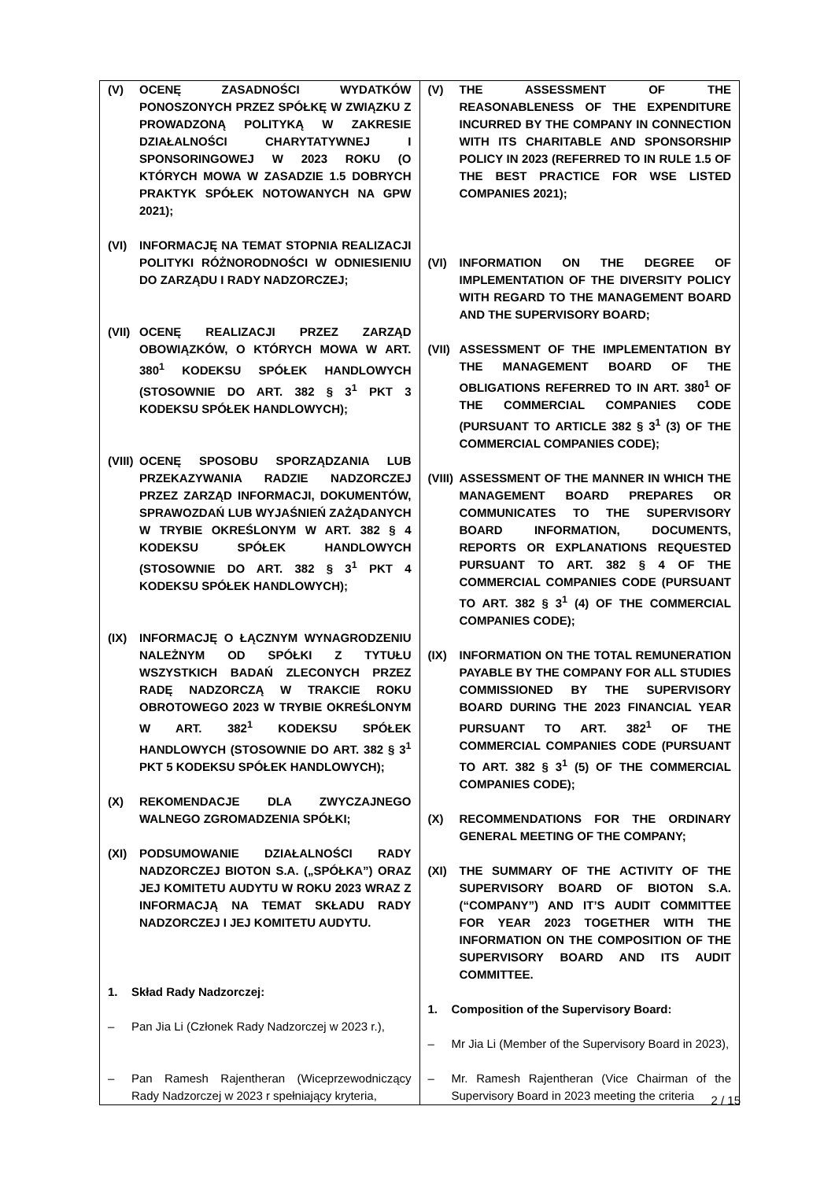| (V) OCENĘ ZASADNOŚCI WYDATKÓW PONOSZONYCH PRZEZ SPÓŁKĘ W ZWIĄZKU Z PROWADZONĄ POLITYKĄ W ZAKRESIE DZIAŁALNOŚCI CHARYTATYWNEJ I SPONSORINGOWEJ W 2023 ROKU (O KTÓRYCH MOWA W ZASADZIE 1.5 DOBRYCH PRAKTYK SPÓŁEK NOTOWANYCH NA GPW 2021); (VI) INFORMACJĘ NA TEMAT STOPNIA REALIZACJI POLITYKI RÓŻNORODNOŚCI W ODNIESIENIU DO ZARZĄDU I RADY NADZORCZEJ; (VII) OCENĘ REALIZACJI PRZEZ ZARZĄD OBOWIĄZKÓW, O KTÓRYCH MOWA W ART. 380<sup>1</sup> KODEKSU SPÓŁEK HANDLOWYCH (STOSOWNIE DO ART. 382 § 3<sup>1</sup> PKT 3 KODEKSU SPÓŁEK HANDLOWYCH); (VIII) OCENĘ SPOSOBU SPORZĄDZANIA LUB PRZEKAZYWANIA RADZIE NADZORCZEJ PRZEZ ZARZĄD INFORMACJI, DOKUMENTÓW, SPRAWOZDAŃ LUB WYJAŚNIEŃ ZAŻĄDANYCH W TRYBIE OKREŚLONYM W ART. 382 § 4 KODEKSU SPÓŁEK HANDLOWYCH (STOSOWNIE DO ART. 382 § 3<sup>1</sup> PKT 4 KODEKSU SPÓŁEK HANDLOWYCH); (IX) INFORMACJĘ O ŁĄCZNYM WYNAGRODZENIU NALEŻNYM OD SPÓŁKI Z TYTUŁU WSZYSTKICH BADAŃ ZLECONYCH PRZEZ RADĘ NADZORCZĄ W TRAKCIE ROKU OBROTOWEGO 2023 W TRYBIE OKREŚLONYM W ART. 382<sup>1</sup> KODEKSU SPÓŁEK HANDLOWYCH (STOSOWNIE DO ART. 382 § 3<sup>1</sup> PKT 5 KODEKSU SPÓŁEK HANDLOWYCH); (X) REKOMENDACJE DLA ZWYCZAJNEGO WALNEGO ZGROMADZENIA SPÓŁKI; (XI) PODSUMOWANIE DZIAŁALNOŚCI RADY NADZORCZEJ BIOTON S.A. („SPÓŁKA”) ORAZ JEJ KOMITETU AUDYTU W ROKU 2023 WRAZ Z INFORMACJĄ NA TEMAT SKŁADU RADY NADZORCZEJ I JEJ KOMITETU AUDYTU. 1. Skład Rady Nadzorczej: – Pan Jia Li (Członek Rady Nadzorczej w 2023 r.), – Pan Ramesh Rajentheran (Wiceprzewodniczący Rady Nadzorczej w 2023 r spełniający kryteria, | (V) THE ASSESSMENT OF THE REASONABLENESS OF THE EXPENDITURE INCURRED BY THE COMPANY IN CONNECTION WITH ITS CHARITABLE AND SPONSORSHIP POLICY IN 2023 (REFERRED TO IN RULE 1.5 OF THE BEST PRACTICE FOR WSE LISTED COMPANIES 2021); (VI) INFORMATION ON THE DEGREE OF IMPLEMENTATION OF THE DIVERSITY POLICY WITH REGARD TO THE MANAGEMENT BOARD AND THE SUPERVISORY BOARD; (VII) ASSESSMENT OF THE IMPLEMENTATION BY THE MANAGEMENT BOARD OF THE OBLIGATIONS REFERRED TO IN ART. 380<sup>1</sup> OF THE COMMERCIAL COMPANIES CODE (PURSUANT TO ARTICLE 382 § 3<sup>1</sup> (3) OF THE COMMERCIAL COMPANIES CODE); (VIII) ASSESSMENT OF THE MANNER IN WHICH THE MANAGEMENT BOARD PREPARES OR COMMUNICATES TO THE SUPERVISORY BOARD INFORMATION, DOCUMENTS, REPORTS OR EXPLANATIONS REQUESTED PURSUANT TO ART. 382 § 4 OF THE COMMERCIAL COMPANIES CODE (PURSUANT TO ART. 382 § 3<sup>1</sup> (4) OF THE COMMERCIAL COMPANIES CODE); (IX) INFORMATION ON THE TOTAL REMUNERATION PAYABLE BY THE COMPANY FOR ALL STUDIES COMMISSIONED BY THE SUPERVISORY BOARD DURING THE 2023 FINANCIAL YEAR PURSUANT TO ART. 382<sup>1</sup> OF THE COMMERCIAL COMPANIES CODE (PURSUANT TO ART. 382 § 3<sup>1</sup> (5) OF THE COMMERCIAL COMPANIES CODE); (X) RECOMMENDATIONS FOR THE ORDINARY GENERAL MEETING OF THE COMPANY; (XI) THE SUMMARY OF THE ACTIVITY OF THE SUPERVISORY BOARD OF BIOTON S.A. (“COMPANY”) AND IT’S AUDIT COMMITTEE FOR YEAR 2023 TOGETHER WITH THE INFORMATION ON THE COMPOSITION OF THE SUPERVISORY BOARD AND ITS AUDIT COMMITTEE. 1. Composition of the Supervisory Board: – Mr Jia Li (Member of the Supervisory Board in 2023), – Mr. Ramesh Rajentheran (Vice Chairman of the Supervisory Board in 2023 meeting the criteria |
2 / 15